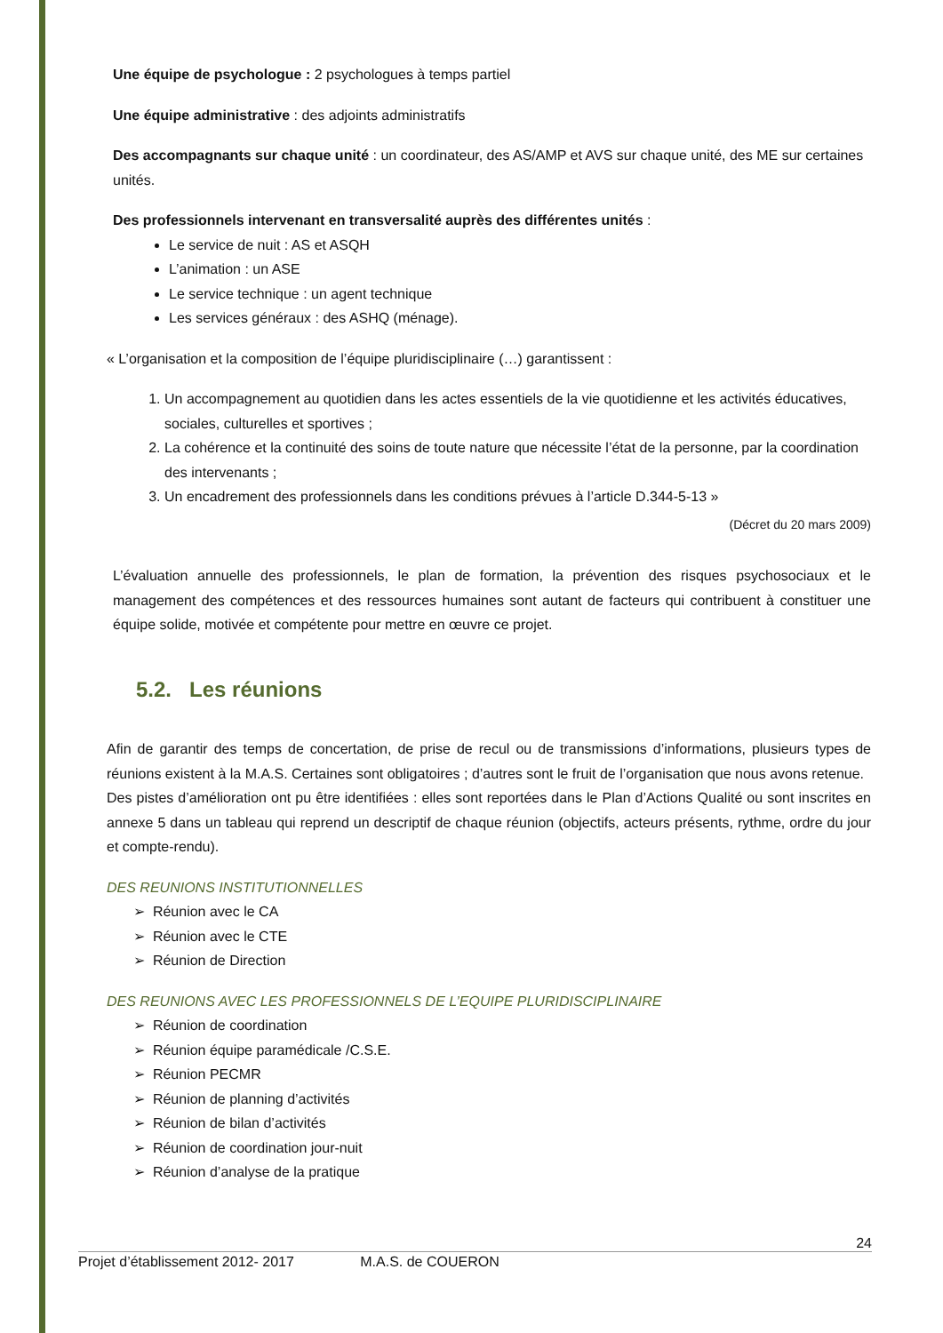Une équipe de psychologue : 2 psychologues à temps partiel
Une équipe administrative : des adjoints administratifs
Des accompagnants sur chaque unité : un coordinateur, des AS/AMP et AVS sur chaque unité, des ME sur certaines unités.
Des professionnels intervenant en transversalité auprès des différentes unités :
Le service de nuit : AS et ASQH
L’animation : un ASE
Le service technique : un agent technique
Les services généraux : des ASHQ (ménage).
« L’organisation et la composition de l’équipe pluridisciplinaire (…) garantissent :
1. Un accompagnement au quotidien dans les actes essentiels de la vie quotidienne et les activités éducatives, sociales, culturelles et sportives ;
2. La cohérence et la continuité des soins de toute nature que nécessite l’état de la personne, par la coordination des intervenants ;
3. Un encadrement des professionnels dans les conditions prévues à l’article D.344-5-13 »
(Décret du 20 mars 2009)
L’évaluation annuelle des professionnels, le plan de formation, la prévention des risques psychosociaux et le management des compétences et des ressources humaines sont autant de facteurs qui contribuent à constituer une équipe solide, motivée et compétente pour mettre en œuvre ce projet.
5.2. Les réunions
Afin de garantir des temps de concertation, de prise de recul ou de transmissions d’informations, plusieurs types de réunions existent à la M.A.S. Certaines sont obligatoires ; d’autres sont le fruit de l’organisation que nous avons retenue.
Des pistes d’amélioration ont pu être identifiées : elles sont reportées dans le Plan d’Actions Qualité ou sont inscrites en annexe 5 dans un tableau qui reprend un descriptif de chaque réunion (objectifs, acteurs présents, rythme, ordre du jour et compte-rendu).
DES REUNIONS INSTITUTIONNELLES
➢ Réunion avec le CA
➢ Réunion avec le CTE
➢ Réunion de Direction
DES REUNIONS AVEC LES PROFESSIONNELS DE L’EQUIPE PLURIDISCIPLINAIRE
➢ Réunion de coordination
➢ Réunion équipe paramédicale /C.S.E.
➢ Réunion PECMR
➢ Réunion de planning d’activités
➢ Réunion de bilan d’activités
➢ Réunion de coordination jour-nuit
➢ Réunion d’analyse de la pratique
24
Projet d’établissement 2012- 2017 M.A.S. de COUERON